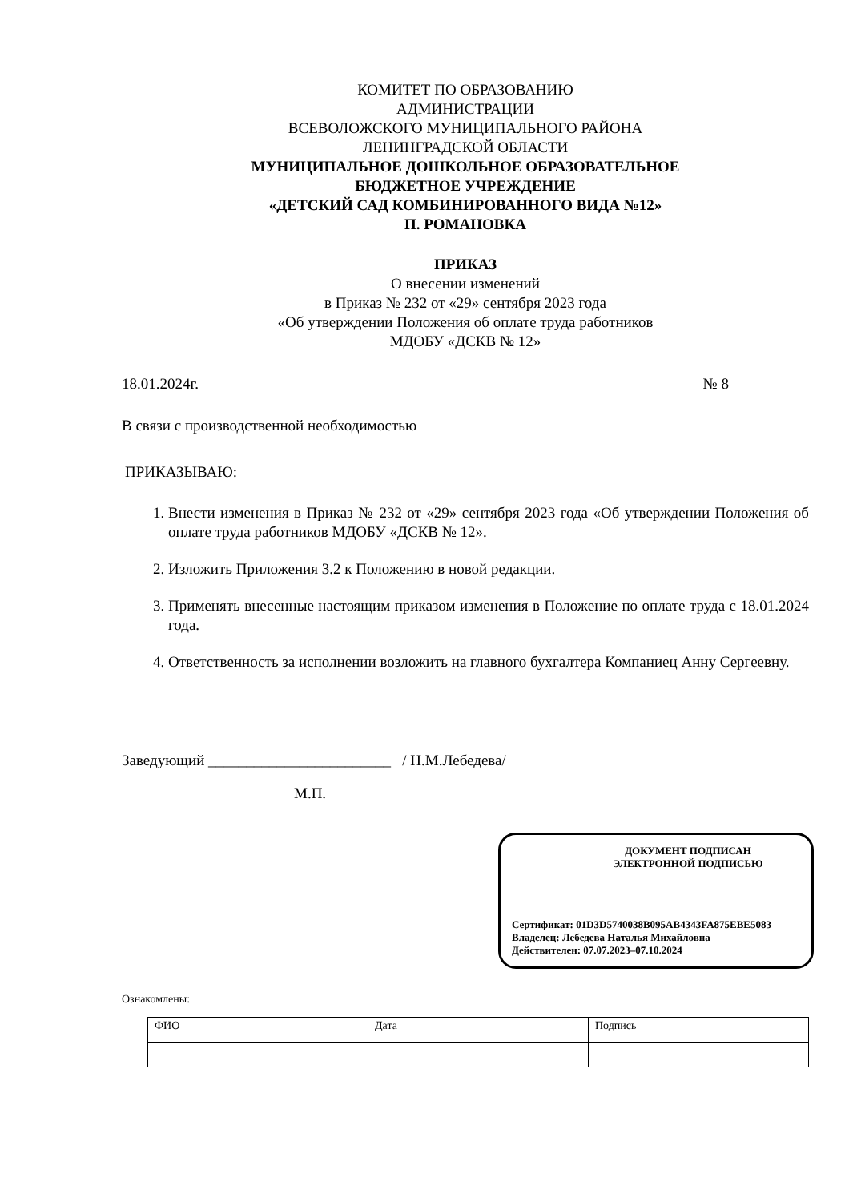КОМИТЕТ ПО ОБРАЗОВАНИЮ
АДМИНИСТРАЦИИ
ВСЕВОЛОЖСКОГО МУНИЦИПАЛЬНОГО РАЙОНА
ЛЕНИНГРАДСКОЙ ОБЛАСТИ
МУНИЦИПАЛЬНОЕ ДОШКОЛЬНОЕ ОБРАЗОВАТЕЛЬНОЕ
БЮДЖЕТНОЕ УЧРЕЖДЕНИЕ
«ДЕТСКИЙ САД КОМБИНИРОВАННОГО ВИДА №12»
П. РОМАНОВКА
ПРИКАЗ
О внесении изменений
в Приказ № 232 от «29» сентября 2023 года
«Об утверждении Положения об оплате труда работников
МДОБУ «ДСКВ № 12»
18.01.2024г. № 8
В связи с производственной необходимостью
ПРИКАЗЫВАЮ:
1. Внести изменения в Приказ № 232 от «29» сентября 2023 года «Об утверждении Положения об оплате труда работников МДОБУ «ДСКВ № 12».
2. Изложить Приложения 3.2 к Положению в новой редакции.
3. Применять внесенные настоящим приказом изменения в Положение по оплате труда с 18.01.2024 года.
4. Ответственность за исполнении возложить на главного бухгалтера Компаниец Анну Сергеевну.
Заведующий ________________________ / Н.М.Лебедева/
М.П.
ДОКУМЕНТ ПОДПИСАН
ЭЛЕКТРОННОЙ ПОДПИСЬЮ
Сертификат: 01D3D5740038B095AB4343FA875EBE5083
Владелец: Лебедева Наталья Михайловна
Действителен: 07.07.2023–07.10.2024
Ознакомлены:
| ФИО | Дата | Подпись |